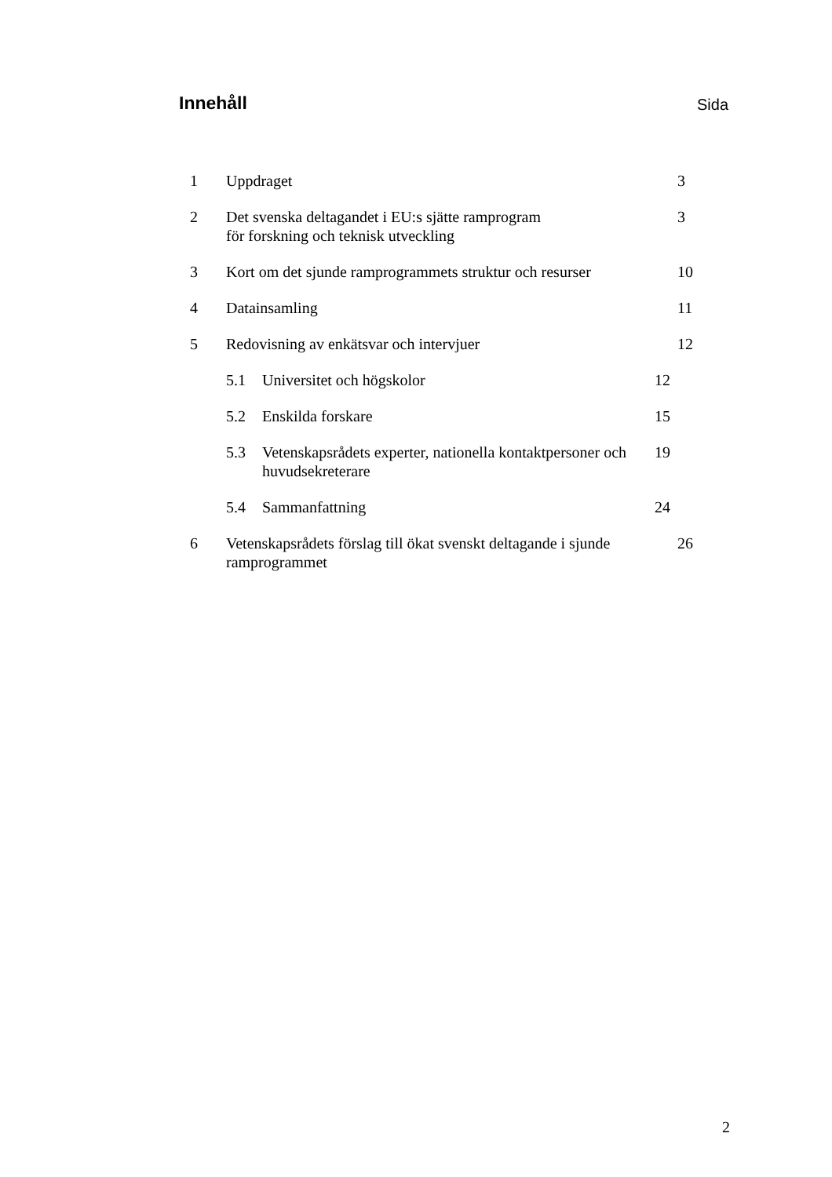Innehåll
Sida
1 Uppdraget 3
2 Det svenska deltagandet i EU:s sjätte ramprogram
för forskning och teknisk utveckling
3
3 Kort om det sjunde ramprogrammets struktur och resurser
10
4 Datainsamling 11
5 Redovisning av enkätsvar och intervjuer 12
5.1 Universitet och högskolor 12
5.2 Enskilda forskare 15
5.3 Vetenskapsrådets experter, nationella kontaktpersoner och huvudsekreterare
19
5.4 Sammanfattning 24
6 Vetenskapsrådets förslag till ökat svenskt deltagande i sjunde ramprogrammet
26
2